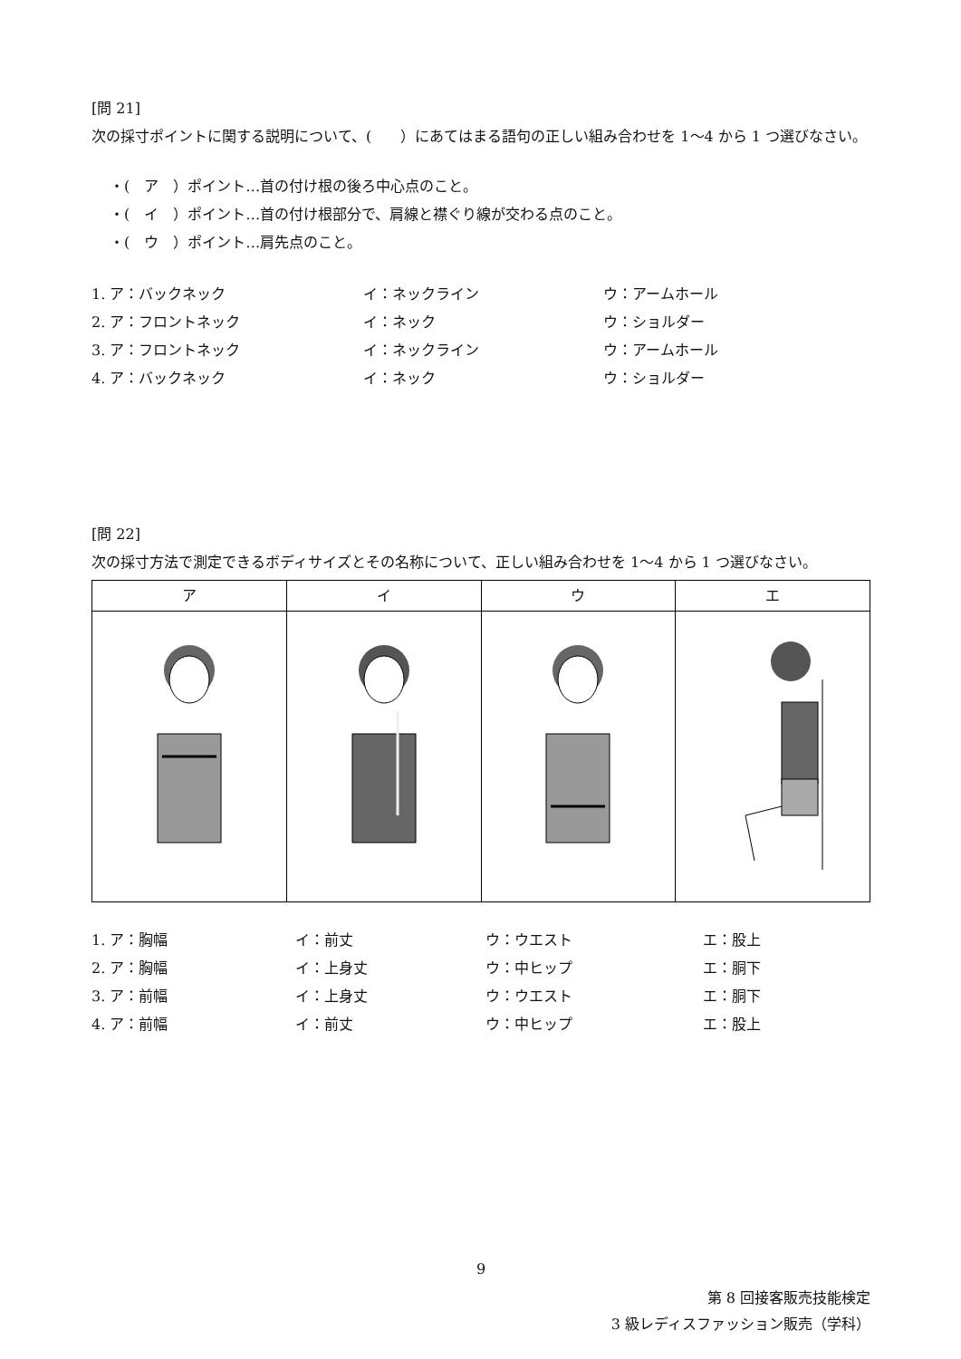[問 21]
次の採寸ポイントに関する説明について、(　　）にあてはまる語句の正しい組み合わせを 1〜4 から 1 つ選びなさい。
・(　ア　）ポイント…首の付け根の後ろ中心点のこと。
・(　イ　）ポイント…首の付け根部分で、肩線と襟ぐり線が交わる点のこと。
・(　ウ　）ポイント…肩先点のこと。
1. ア：バックネック イ：ネックライン ウ：アームホール 2. ア：フロントネック イ：ネック ウ：ショルダー 3. ア：フロントネック イ：ネックライン ウ：アームホール 4. ア：バックネック イ：ネック ウ：ショルダー
[問 22]
次の採寸方法で測定できるボディサイズとその名称について、正しい組み合わせを 1〜4 から 1 つ選びなさい。
| ア | イ | ウ | エ |
1. ア：胸幅 イ：前丈 ウ：ウエスト エ：股上 2. ア：胸幅 イ：上身丈 ウ：中ヒップ エ：胴下 3. ア：前幅 イ：上身丈 ウ：ウエスト エ：胴下 4. ア：前幅 イ：前丈 ウ：中ヒップ エ：股上
9
第 8 回接客販売技能検定
3 級レディスファッション販売（学科）